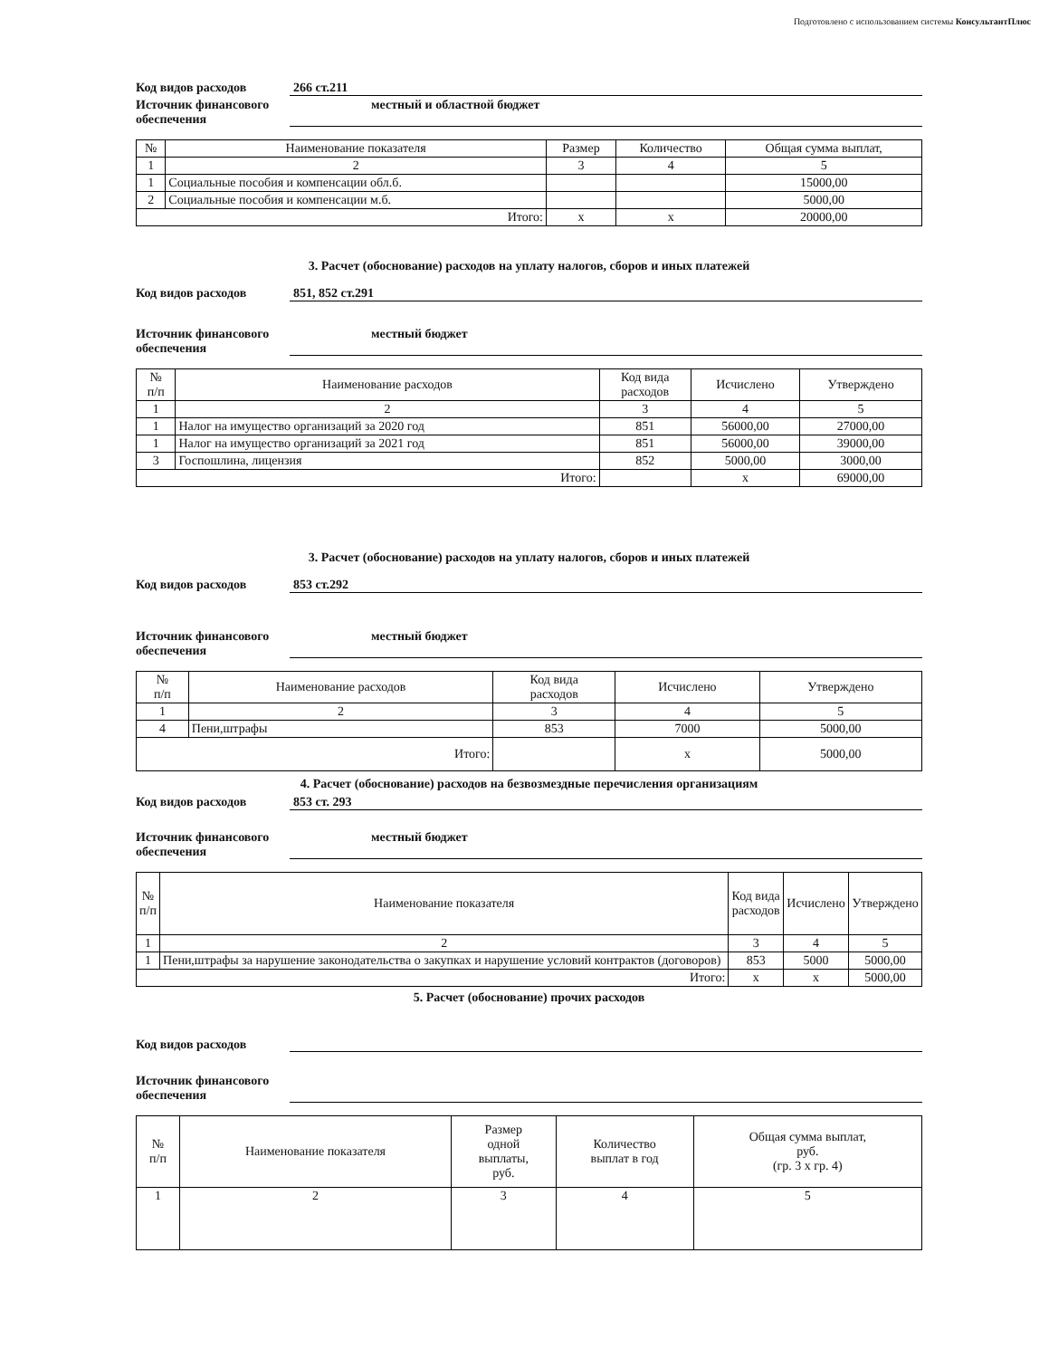Подготовлено с использованием системы КонсультантПлюс
Код видов расходов 266 ст.211
Источник финансового обеспечения местный и областной бюджет
| № | Наименование показателя | Размер | Количество | Общая сумма выплат, |
| --- | --- | --- | --- | --- |
| 1 | 2 | 3 | 4 | 5 |
| 1 | Социальные пособия и компенсации обл.б. | | | 15000,00 |
| 2 | Социальные пособия и компенсации м.б. | | | 5000,00 |
| Итого: | | x | x | 20000,00 |
3. Расчет (обоснование) расходов на уплату налогов, сборов и иных платежей
Код видов расходов 851, 852 ст.291
Источник финансового обеспечения местный бюджет
| № п/п | Наименование расходов | Код вида расходов | Исчислено | Утверждено |
| --- | --- | --- | --- | --- |
| 1 | 2 | 3 | 4 | 5 |
| 1 | Налог на имущество организаций за 2020 год | 851 | 56000,00 | 27000,00 |
| 1 | Налог на имущество организаций за 2021 год | 851 | 56000,00 | 39000,00 |
| 3 | Госпошлина, лицензия | 852 | 5000,00 | 3000,00 |
| Итого: | | | x | 69000,00 |
3. Расчет (обоснование) расходов на уплату налогов, сборов и иных платежей
Код видов расходов 853 ст.292
Источник финансового обеспечения местный бюджет
| № п/п | Наименование расходов | Код вида расходов | Исчислено | Утверждено |
| --- | --- | --- | --- | --- |
| 1 | 2 | 3 | 4 | 5 |
| 4 | Пени,штрафы | 853 | 7000 | 5000,00 |
| Итого: | | | x | 5000,00 |
4. Расчет (обоснование) расходов на безвозмездные перечисления организациям
Код видов расходов 853 ст. 293
Источник финансового обеспечения местный бюджет
| № п/п | Наименование показателя | Код вида расходов | Исчислено | Утверждено |
| --- | --- | --- | --- | --- |
| 1 | 2 | 3 | 4 | 5 |
| 1 | Пени,штрафы за нарушение законодательства о закупках и нарушение условий контрактов (договоров) | 853 | 5000 | 5000,00 |
| Итого: | | x | x | 5000,00 |
5. Расчет (обоснование) прочих расходов
Код видов расходов
Источник финансового обеспечения
| № п/п | Наименование показателя | Размер одной выплаты, руб. | Количество выплат в год | Общая сумма выплат, руб. (гр. 3 x гр. 4) |
| --- | --- | --- | --- | --- |
| 1 | 2 | 3 | 4 | 5 |